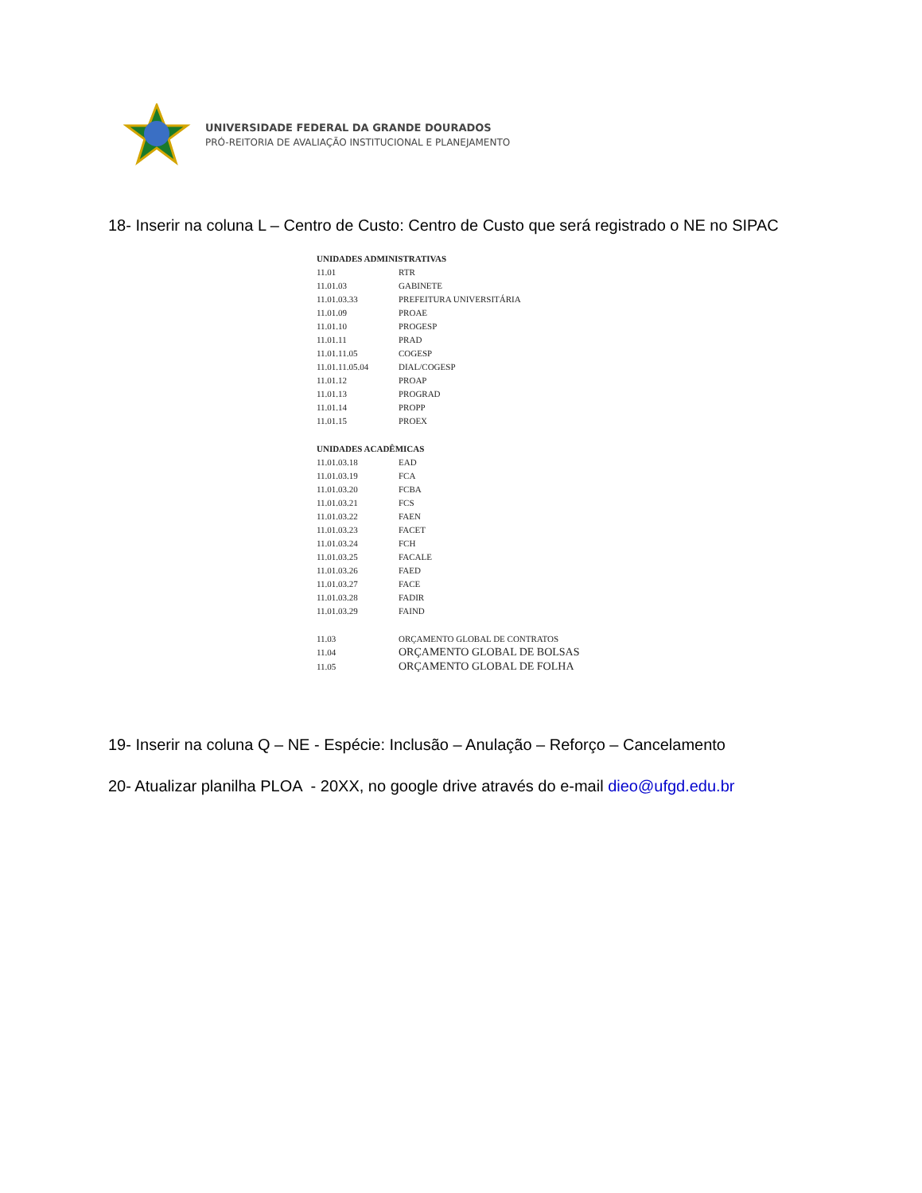UNIVERSIDADE FEDERAL DA GRANDE DOURADOS
PRÓ-REITORIA DE AVALIAÇÃO INSTITUCIONAL E PLANEJAMENTO
18- Inserir na coluna L – Centro de Custo: Centro de Custo que será registrado o NE no SIPAC
| UNIDADES ADMINISTRATIVAS | |
| --- | --- |
| 11.01 | RTR |
| 11.01.03 | GABINETE |
| 11.01.03.33 | PREFEITURA UNIVERSITÁRIA |
| 11.01.09 | PROAE |
| 11.01.10 | PROGESP |
| 11.01.11 | PRAD |
| 11.01.11.05 | COGESP |
| 11.01.11.05.04 | DIAL/COGESP |
| 11.01.12 | PROAP |
| 11.01.13 | PROGRAD |
| 11.01.14 | PROPP |
| 11.01.15 | PROEX |
| UNIDADES ACADÊMICAS | |
| 11.01.03.18 | EAD |
| 11.01.03.19 | FCA |
| 11.01.03.20 | FCBA |
| 11.01.03.21 | FCS |
| 11.01.03.22 | FAEN |
| 11.01.03.23 | FACET |
| 11.01.03.24 | FCH |
| 11.01.03.25 | FACALE |
| 11.01.03.26 | FAED |
| 11.01.03.27 | FACE |
| 11.01.03.28 | FADIR |
| 11.01.03.29 | FAIND |
| 11.03 | ORÇAMENTO GLOBAL DE CONTRATOS |
| 11.04 | ORÇAMENTO GLOBAL DE BOLSAS |
| 11.05 | ORÇAMENTO GLOBAL DE FOLHA |
19- Inserir na coluna Q – NE - Espécie: Inclusão – Anulação – Reforço – Cancelamento
20- Atualizar planilha PLOA - 20XX, no google drive através do e-mail dieo@ufgd.edu.br